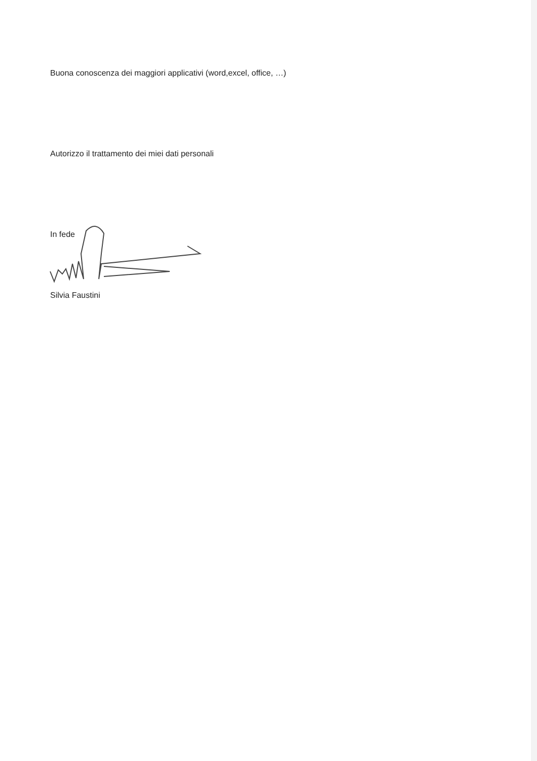Buona conoscenza dei maggiori applicativi (word,excel, office, …)
Autorizzo il trattamento dei miei dati personali
In fede
Silvia Faustini